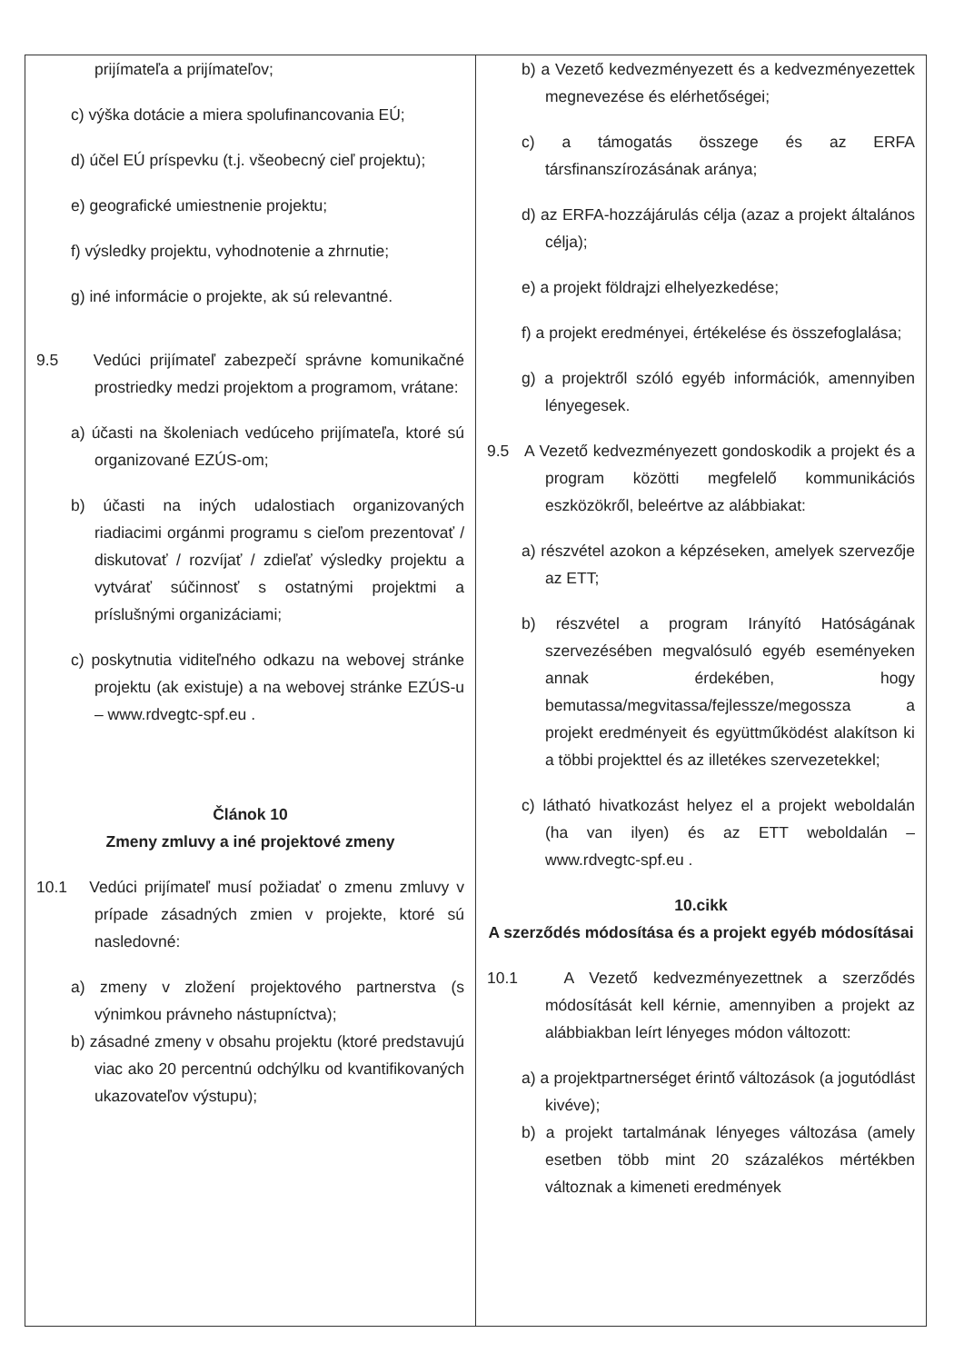| prijímateľa a prijímateľov; c) výška dotácie a miera spolufinancovania EÚ; d) účel EÚ príspevku (t.j. všeobecný cieľ projektu); e) geografické umiestnenie projektu; f) výsledky projektu, vyhodnotenie a zhrnutie; g) iné informácie o projekte, ak sú relevantné. 9.5 Vedúci prijímateľ zabezpečí správne komunikačné prostriedky medzi projektom a programom, vrátane: a) účasti na školeniach vedúceho prijímateľa, ktoré sú organizované EZÚS-om; b) účasti na iných udalostiach organizovaných riadiacimi orgánmi programu s cieľom prezentovať / diskutovať / rozvíjať / zdieľať výsledky projektu a vytvárať súčinnosť s ostatnými projektmi a príslušnými organizáciami; c) poskytnutia viditeľného odkazu na webovej stránke projektu (ak existuje) a na webovej stránke EZÚS-u – www.rdvegtc-spf.eu . Článok 10 Zmeny zmluvy a iné projektové zmeny 10.1 Vedúci prijímateľ musí požiadať o zmenu zmluvy v prípade zásadných zmien v projekte, ktoré sú nasledovné: a) zmeny v zložení projektového partnerstva (s výnimkou právneho nástupníctva); b) zásadné zmeny v obsahu projektu (ktoré predstavujú viac ako 20 percentnú odchýlku od kvantifikovaných ukazovateľov výstupu); | b) a Vezető kedvezményezett és a kedvezményezettek megnevezése és elérhetőségei; c) a támogatás összege és az ERFA társfinanszírozásának aránya; d) az ERFA-hozzájárulás célja (azaz a projekt általános célja); e) a projekt földrajzi elhelyezkedése; f) a projekt eredményei, értékelése és összefoglalása; g) a projektről szóló egyéb információk, amennyiben lényegesek. 9.5 A Vezető kedvezményezett gondoskodik a projekt és a program közötti megfelelő kommunikációs eszközökről, beleértve az alábbiakat: a) részvétel azokon a képzéseken, amelyek szervezője az ETT; b) részvétel a program Irányító Hatóságának szervezésében megvalósuló egyéb eseményeken annak érdekében, hogy bemutassa/megvitassa/fejlessze/megossza a projekt eredményeit és együttműködést alakítson ki a többi projekttel és az illetékes szervezetekkel; c) látható hivatkozást helyez el a projekt weboldalán (ha van ilyen) és az ETT weboldalán – www.rdvegtc-spf.eu . 10.cikk A szerződés módosítása és a projekt egyéb módosításai 10.1 A Vezető kedvezményezettnek a szerződés módosítását kell kérnie, amennyiben a projekt az alábbiakban leírt lényeges módon változott: a) a projektpartnerséget érintő változások (a jogutódlást kivéve); b) a projekt tartalmának lényeges változása (amely esetben több mint 20 százalékos mértékben változnak a kimeneti eredmények |